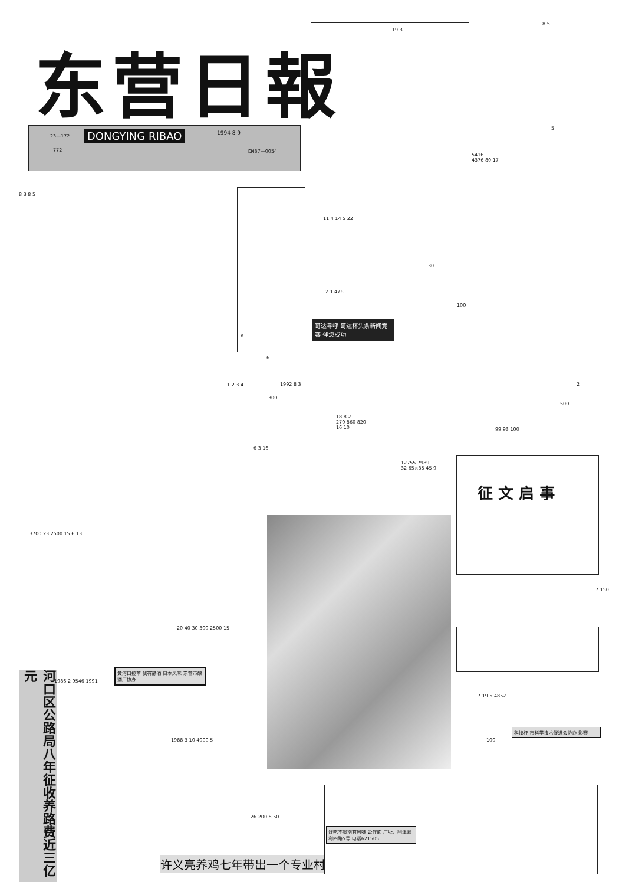东营日報
23—172
772
DONGYING RIBAO 1994 8 9
CN37—0054
19 3
11 4 14 5 22
8 5
5
5416
4376 80 17
8 3 8 5
6
30
2 1 476
100
哥达寻呼 哥达杯头条新闻竞赛 伴您成功
6
1992 8 3
300
1 2 3 4 2
500
18 8 2
270 860 820
16 10
12755 7989
32 65×35 45 9
99 93 100
6 3 16
征 文 启 事
3700 23 2500 15 6 13
20 40 30 300 2500 15
7 150
7 19 5 4852
河口区公路局八年征收养路费近三亿元
1986 2 9546 1991
黄河口揽萃 我有静酒 日本风味 东营市酿酒厂协办
1988 3 10 4000 5
26 200 6 50
许义亮养鸡七年带出一个专业村
科技杯 市科学技术促进会协办 影赛
100
好吃不贵别有风味 公仔面 厂址：利津县利四路5号 电话621505